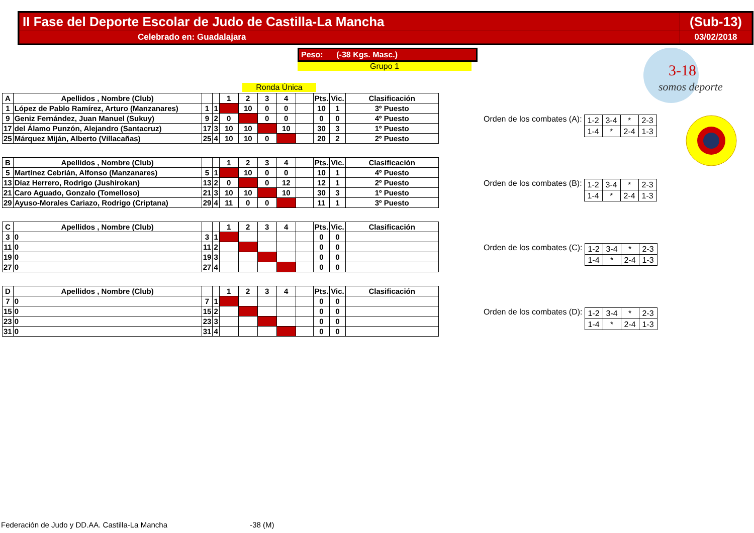| II Fase del Deporte Escolar de Judo de Castilla-La Mancha | (Sub-13) |
| Celebrado en: Guadalajara | 03/02/2018 |
Peso: (-38 Kgs. Masc.)
Grupo 1
Ronda Única
| A | Apellidos , Nombre (Club) | | | 1 | 2 | 3 | 4 | | Pts. | Vic. | Clasificación |
| 1 | López de Pablo Ramírez, Arturo (Manzanares) | 1 | 1 | | 10 | 0 | 0 | | 10 | 1 | 3º Puesto |
| 9 | Geniz Fernández, Juan Manuel (Sukuy) | 9 | 2 | 0 | | 0 | 0 | | 0 | 0 | 4º Puesto |
| 17 | del Álamo Punzón, Alejandro (Santacruz) | 17 | 3 | 10 | 10 | | 10 | | 30 | 3 | 1º Puesto |
| 25 | Márquez Miján, Alberto (Villacañas) | 25 | 4 | 10 | 10 | 0 | | | 20 | 2 | 2º Puesto |
Orden de los combates (A):
| 1-2 | 3-4 | * | 2-3 |
| 1-4 | * | 2-4 | 1-3 |
| B | Apellidos , Nombre (Club) | | | 1 | 2 | 3 | 4 | | Pts. | Vic. | Clasificación |
| 5 | Martínez Cebrián, Alfonso (Manzanares) | 5 | 1 | | 10 | 0 | 0 | | 10 | 1 | 4º Puesto |
| 13 | Díaz Herrero, Rodrigo (Jushirokan) | 13 | 2 | 0 | | 0 | 12 | | 12 | 1 | 2º Puesto |
| 21 | Caro Aguado, Gonzalo (Tomelloso) | 21 | 3 | 10 | 10 | | 10 | | 30 | 3 | 1º Puesto |
| 29 | Ayuso-Morales Cariazo, Rodrigo (Criptana) | 29 | 4 | 11 | 0 | 0 | | | 11 | 1 | 3º Puesto |
Orden de los combates (B):
| 1-2 | 3-4 | * | 2-3 |
| 1-4 | * | 2-4 | 1-3 |
| C | Apellidos , Nombre (Club) | | | 1 | 2 | 3 | 4 | | Pts. | Vic. | Clasificación |
| 3 | 0 | 3 | 1 | | | | | | 0 | 0 | |
| 11 | 0 | 11 | 2 | | | | | | 0 | 0 | |
| 19 | 0 | 19 | 3 | | | | | | 0 | 0 | |
| 27 | 0 | 27 | 4 | | | | | | 0 | 0 | |
Orden de los combates (C):
| 1-2 | 3-4 | * | 2-3 |
| 1-4 | * | 2-4 | 1-3 |
| D | Apellidos , Nombre (Club) | | | 1 | 2 | 3 | 4 | | Pts. | Vic. | Clasificación |
| 7 | 0 | 7 | 1 | | | | | | 0 | 0 | |
| 15 | 0 | 15 | 2 | | | | | | 0 | 0 | |
| 23 | 0 | 23 | 3 | | | | | | 0 | 0 | |
| 31 | 0 | 31 | 4 | | | | | | 0 | 0 | |
Orden de los combates (D):
| 1-2 | 3-4 | * | 2-3 |
| 1-4 | * | 2-4 | 1-3 |
3-18
somos deporte
Federación de Judo y DD.AA. Castilla-La Mancha -38 (M)